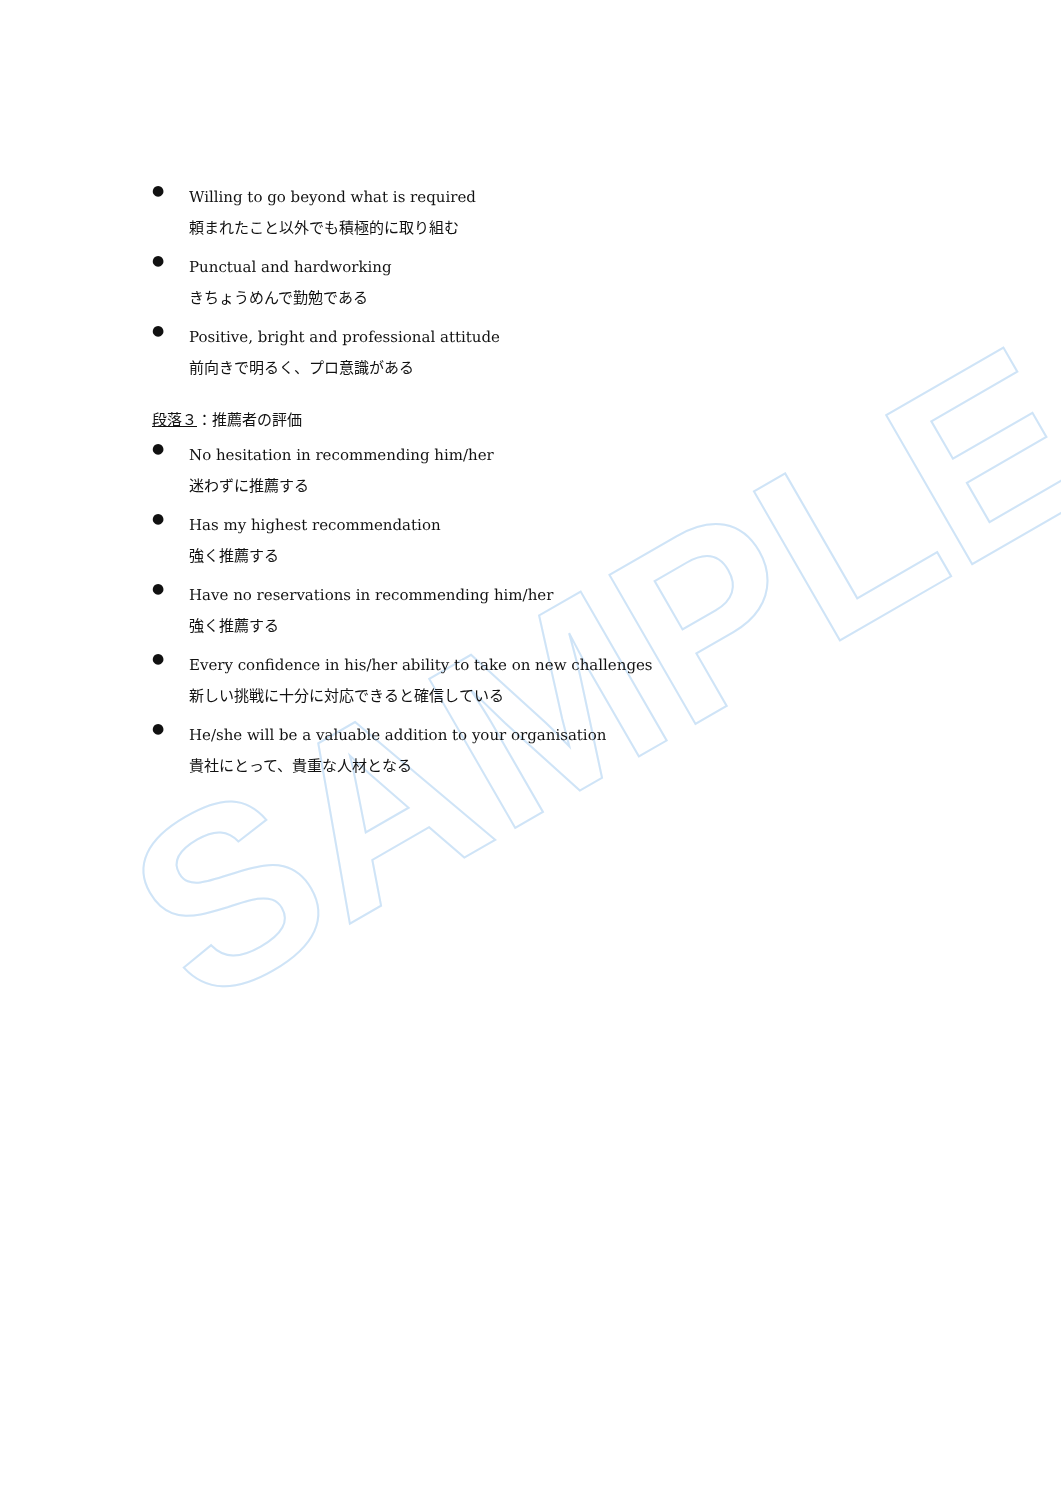SAMPLE
●
Willing to go beyond what is required
頼まれたこと以外でも積極的に取り組む
●
Punctual and hardworking
きちょうめんで勤勉である
●
Positive, bright and professional attitude
前向きで明るく、プロ意識がある
段落３：推薦者の評価
●
No hesitation in recommending him/her
迷わずに推薦する
●
Has my highest recommendation
強く推薦する
●
Have no reservations in recommending him/her
強く推薦する
●
Every confidence in his/her ability to take on new challenges
新しい挑戦に十分に対応できると確信している
●
He/she will be a valuable addition to your organisation
貴社にとって、貴重な人材となる